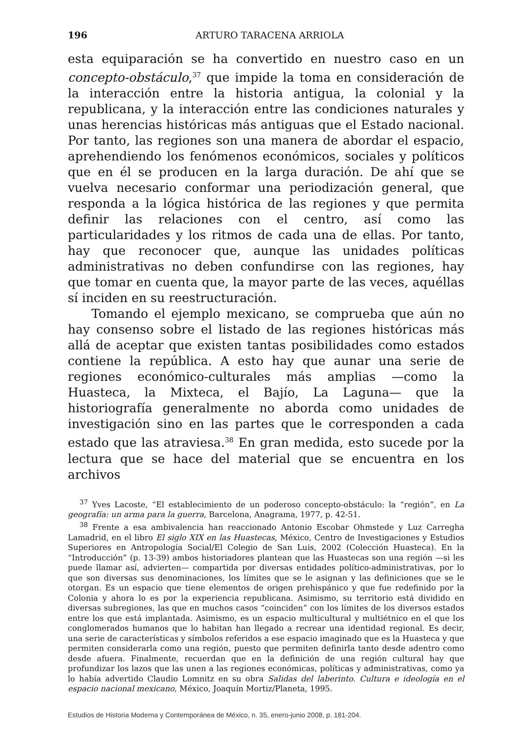196 ARTURO TARACENA ARRIOLA
esta equiparación se ha convertido en nuestro caso en un concepto-obstáculo,<sup>37</sup> que impide la toma en consideración de la interacción entre la historia antigua, la colonial y la republicana, y la interacción entre las condiciones naturales y unas herencias históricas más antiguas que el Estado nacional. Por tanto, las regiones son una manera de abordar el espacio, aprehendiendo los fenómenos económicos, sociales y políticos que en él se producen en la larga duración. De ahí que se vuelva necesario conformar una periodización general, que responda a la lógica histórica de las regiones y que permita definir las relaciones con el centro, así como las particularidades y los ritmos de cada una de ellas. Por tanto, hay que reconocer que, aunque las unidades políticas administrativas no deben confundirse con las regiones, hay que tomar en cuenta que, la mayor parte de las veces, aquéllas sí inciden en su reestructuración.
Tomando el ejemplo mexicano, se comprueba que aún no hay consenso sobre el listado de las regiones históricas más allá de aceptar que existen tantas posibilidades como estados contiene la república. A esto hay que aunar una serie de regiones económico-culturales más amplias —como la Huasteca, la Mixteca, el Bajío, La Laguna— que la historiografía generalmente no aborda como unidades de investigación sino en las partes que le corresponden a cada estado que las atraviesa.<sup>38</sup> En gran medida, esto sucede por la lectura que se hace del material que se encuentra en los archivos
<sup>37</sup> Yves Lacoste, “El establecimiento de un poderoso concepto-obstáculo: la “región”, en La geografía: un arma para la guerra, Barcelona, Anagrama, 1977, p. 42-51.
<sup>38</sup> Frente a esa ambivalencia han reaccionado Antonio Escobar Ohmstede y Luz Carregha Lamadrid, en el libro El siglo XIX en las Huastecas, México, Centro de Investigaciones y Estudios Superiores en Antropología Social/El Colegio de San Luis, 2002 (Colección Huasteca). En la “Introducción” (p. 13-39) ambos historiadores plantean que las Huastecas son una región —si les puede llamar así, advierten— compartida por diversas entidades político-administrativas, por lo que son diversas sus denominaciones, los límites que se le asignan y las definiciones que se le otorgan. Es un espacio que tiene elementos de origen prehispánico y que fue redefinido por la Colonia y ahora lo es por la experiencia republicana. Asimismo, su territorio está dividido en diversas subregiones, las que en muchos casos “coinciden” con los límites de los diversos estados entre los que está implantada. Asimismo, es un espacio multicultural y multiétnico en el que los conglomerados humanos que lo habitan han llegado a recrear una identidad regional. Es decir, una serie de características y símbolos referidos a ese espacio imaginado que es la Huasteca y que permiten considerarla como una región, puesto que permiten definirla tanto desde adentro como desde afuera. Finalmente, recuerdan que en la definición de una región cultural hay que profundizar los lazos que las unen a las regiones económicas, políticas y administrativas, como ya lo había advertido Claudio Lomnitz en su obra Salidas del laberinto. Cultura e ideología en el espacio nacional mexicano, México, Joaquín Mortiz/Planeta, 1995.
Estudios de Historia Moderna y Contemporánea de México, n. 35, enero-junio 2008, p. 181-204.